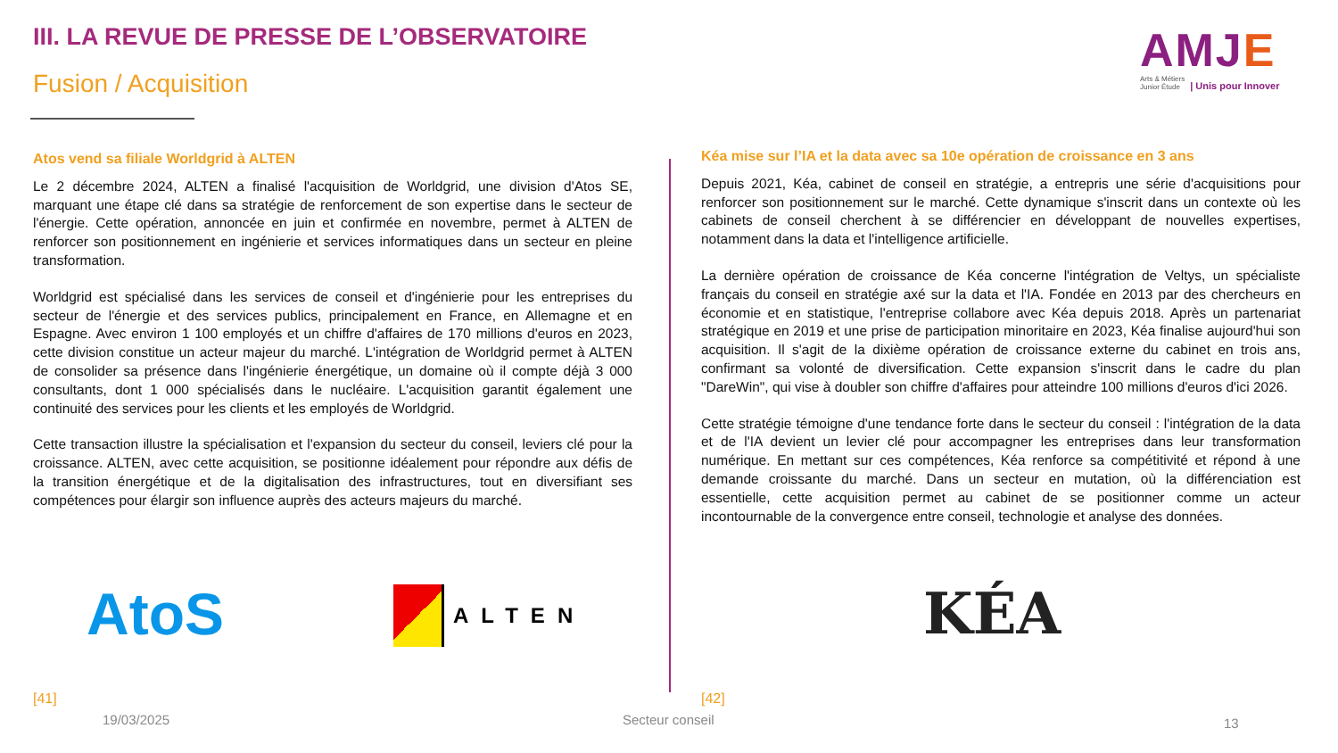III. LA REVUE DE PRESSE DE L’OBSERVATOIRE
Fusion / Acquisition
AMJE
Arts & Métiers
Junior Étude
| Unis pour Innover
Atos vend sa filiale Worldgrid à ALTEN
Le 2 décembre 2024, ALTEN a finalisé l'acquisition de Worldgrid, une division d'Atos SE, marquant une étape clé dans sa stratégie de renforcement de son expertise dans le secteur de l'énergie. Cette opération, annoncée en juin et confirmée en novembre, permet à ALTEN de renforcer son positionnement en ingénierie et services informatiques dans un secteur en pleine transformation.
Worldgrid est spécialisé dans les services de conseil et d'ingénierie pour les entreprises du secteur de l'énergie et des services publics, principalement en France, en Allemagne et en Espagne. Avec environ 1 100 employés et un chiffre d'affaires de 170 millions d'euros en 2023, cette division constitue un acteur majeur du marché. L'intégration de Worldgrid permet à ALTEN de consolider sa présence dans l'ingénierie énergétique, un domaine où il compte déjà 3 000 consultants, dont 1 000 spécialisés dans le nucléaire. L'acquisition garantit également une continuité des services pour les clients et les employés de Worldgrid.
Cette transaction illustre la spécialisation et l'expansion du secteur du conseil, leviers clé pour la croissance. ALTEN, avec cette acquisition, se positionne idéalement pour répondre aux défis de la transition énergétique et de la digitalisation des infrastructures, tout en diversifiant ses compétences pour élargir son influence auprès des acteurs majeurs du marché.
Kéa mise sur l’IA et la data avec sa 10e opération de croissance en 3 ans
Depuis 2021, Kéa, cabinet de conseil en stratégie, a entrepris une série d'acquisitions pour renforcer son positionnement sur le marché. Cette dynamique s'inscrit dans un contexte où les cabinets de conseil cherchent à se différencier en développant de nouvelles expertises, notamment dans la data et l'intelligence artificielle.
La dernière opération de croissance de Kéa concerne l'intégration de Veltys, un spécialiste français du conseil en stratégie axé sur la data et l'IA. Fondée en 2013 par des chercheurs en économie et en statistique, l'entreprise collabore avec Kéa depuis 2018. Après un partenariat stratégique en 2019 et une prise de participation minoritaire en 2023, Kéa finalise aujourd'hui son acquisition. Il s'agit de la dixième opération de croissance externe du cabinet en trois ans, confirmant sa volonté de diversification. Cette expansion s'inscrit dans le cadre du plan "DareWin", qui vise à doubler son chiffre d'affaires pour atteindre 100 millions d'euros d'ici 2026.
Cette stratégie témoigne d'une tendance forte dans le secteur du conseil : l'intégration de la data et de l'IA devient un levier clé pour accompagner les entreprises dans leur transformation numérique. En mettant sur ces compétences, Kéa renforce sa compétitivité et répond à une demande croissante du marché. Dans un secteur en mutation, où la différenciation est essentielle, cette acquisition permet au cabinet de se positionner comme un acteur incontournable de la convergence entre conseil, technologie et analyse des données.
AtoS ALTEN KÉA
[41] [42]
19/03/2025 Secteur conseil 13